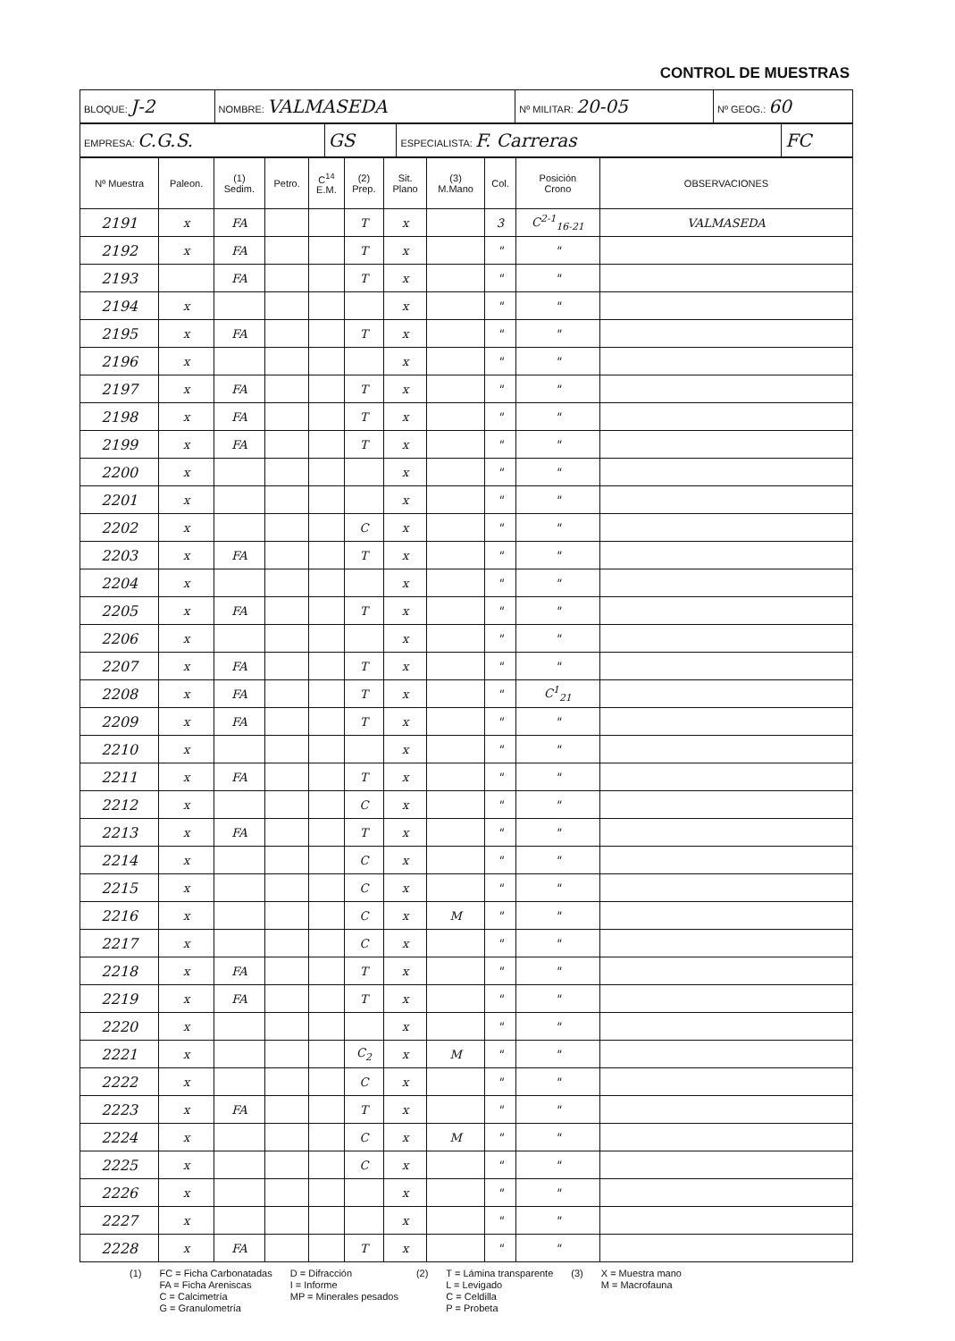CONTROL DE MUESTRAS
| BLOQUE: J-2 | NOMBRE: VALMASEDA | Nº MILITAR: 20-05 | Nº GEOG.: 60 |
| EMPRESA: C.G.S. | GS | ESPECIALISTA: F. Carreras | FC |
| Nº Muestra | Paleon. | (1) Sedim. | Petro. | C<sup>14</sup> E.M. | (2) Prep. | Sit. Plano | (3) M.Mano | Col. | Posición Crono | OBSERVACIONES |
| --- | --- | --- | --- | --- | --- | --- | --- | --- | --- | --- |
| 2191 | x | FA | | | T | x | | 3 | C<sup>2-1</sup><sub>16-21</sub> | VALMASEDA |
| 2192 | x | FA | | | T | x | | " | " | |
| 2193 | | FA | | | T | x | | " | " | |
| 2194 | x | | | | | x | | " | " | |
| 2195 | x | FA | | | T | x | | " | " | |
| 2196 | x | | | | | x | | " | " | |
| 2197 | x | FA | | | T | x | | " | " | |
| 2198 | x | FA | | | T | x | | " | " | |
| 2199 | x | FA | | | T | x | | " | " | |
| 2200 | x | | | | | x | | " | " | |
| 2201 | x | | | | | x | | " | " | |
| 2202 | x | | | | C | x | | " | " | |
| 2203 | x | FA | | | T | x | | " | " | |
| 2204 | x | | | | | x | | " | " | |
| 2205 | x | FA | | | T | x | | " | " | |
| 2206 | x | | | | | x | | " | " | |
| 2207 | x | FA | | | T | x | | " | " | |
| 2208 | x | FA | | | T | x | | " | C<sup>1</sup><sub>21</sub> | |
| 2209 | x | FA | | | T | x | | " | " | |
| 2210 | x | | | | | x | | " | " | |
| 2211 | x | FA | | | T | x | | " | " | |
| 2212 | x | | | | C | x | | " | " | |
| 2213 | x | FA | | | T | x | | " | " | |
| 2214 | x | | | | C | x | | " | " | |
| 2215 | x | | | | C | x | | " | " | |
| 2216 | x | | | | C | x | M | " | " | |
| 2217 | x | | | | C | x | | " | " | |
| 2218 | x | FA | | | T | x | | " | " | |
| 2219 | x | FA | | | T | x | | " | " | |
| 2220 | x | | | | | x | | " | " | |
| 2221 | x | | | | C<sub>2</sub> | x | M | " | " | |
| 2222 | x | | | | C | x | | " | " | |
| 2223 | x | FA | | | T | x | | " | " | |
| 2224 | x | | | | C | x | M | " | " | |
| 2225 | x | | | | C | x | | " | " | |
| 2226 | x | | | | | x | | " | " | |
| 2227 | x | | | | | x | | " | " | |
| 2228 | x | FA | | | T | x | | " | " | |
(1) FC = Ficha Carbonatadas
FA = Ficha Areniscas
C = Calcimetría
G = Granulometría
D = Difracción
I = Informe
MP = Minerales pesados
(2) T = Lámina transparente
L = Levigado
C = Celdilla
P = Probeta
(3) X = Muestra mano
M = Macrofauna